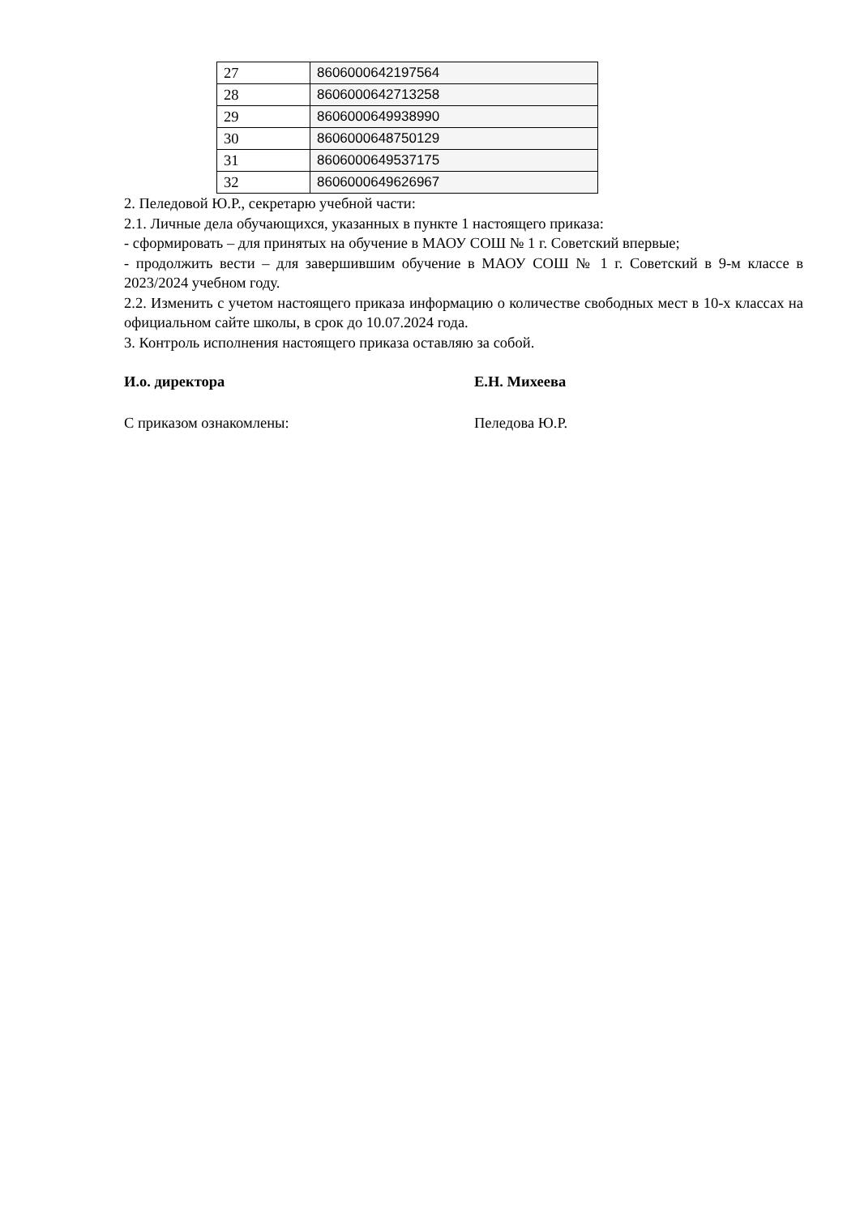| 27 | 8606000642197564 |
| 28 | 8606000642713258 |
| 29 | 8606000649938990 |
| 30 | 8606000648750129 |
| 31 | 8606000649537175 |
| 32 | 8606000649626967 |
2. Пеледовой Ю.Р., секретарю учебной части:
2.1. Личные дела обучающихся, указанных в пункте 1 настоящего приказа:
- сформировать – для принятых на обучение в МАОУ СОШ № 1 г. Советский впервые;
- продолжить вести – для завершившим обучение в МАОУ СОШ № 1 г. Советский в 9-м классе в 2023/2024 учебном году.
2.2. Изменить с учетом настоящего приказа информацию о количестве свободных мест в 10-х классах на официальном сайте школы, в срок до 10.07.2024 года.
3. Контроль исполнения настоящего приказа оставляю за собой.
И.о. директора Е.Н. Михеева
С приказом ознакомлены: Пеледова Ю.Р.